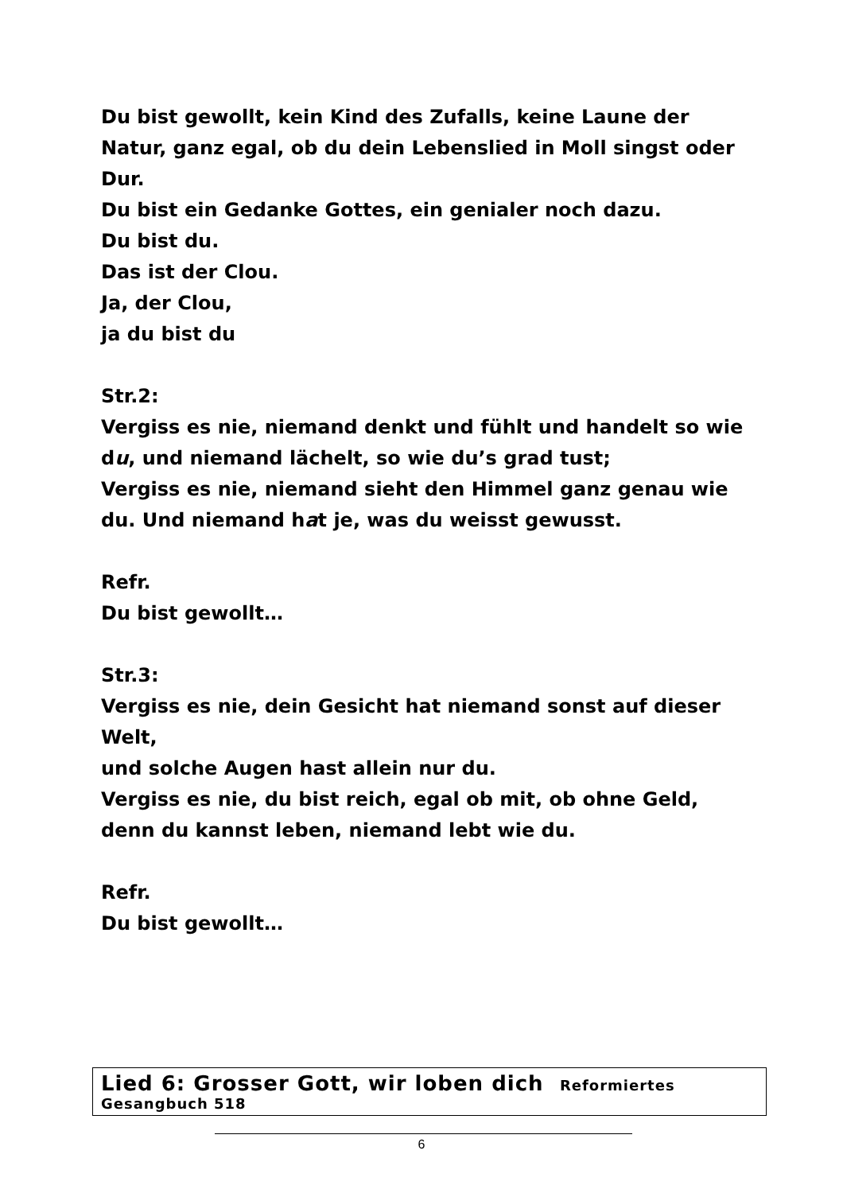Du bist gewollt, kein Kind des Zufalls, keine Laune der Natur, ganz egal, ob du dein Lebenslied in Moll singst oder Dur.
Du bist ein Gedanke Gottes, ein genialer noch dazu.
Du bist du.
Das ist der Clou.
Ja, der Clou,
ja du bist du
Str.2:
Vergiss es nie, niemand denkt und fühlt und handelt so wie du, und niemand lächelt, so wie du’s grad tust;
Vergiss es nie, niemand sieht den Himmel ganz genau wie du. Und niemand hat je, was du weisst gewusst.
Refr.
Du bist gewollt…
Str.3:
Vergiss es nie, dein Gesicht hat niemand sonst auf dieser Welt,
und solche Augen hast allein nur du.
Vergiss es nie, du bist reich, egal ob mit, ob ohne Geld, denn du kannst leben, niemand lebt wie du.
Refr.
Du bist gewollt…
Lied 6: Grosser Gott, wir loben dich Reformiertes Gesangbuch 518
6